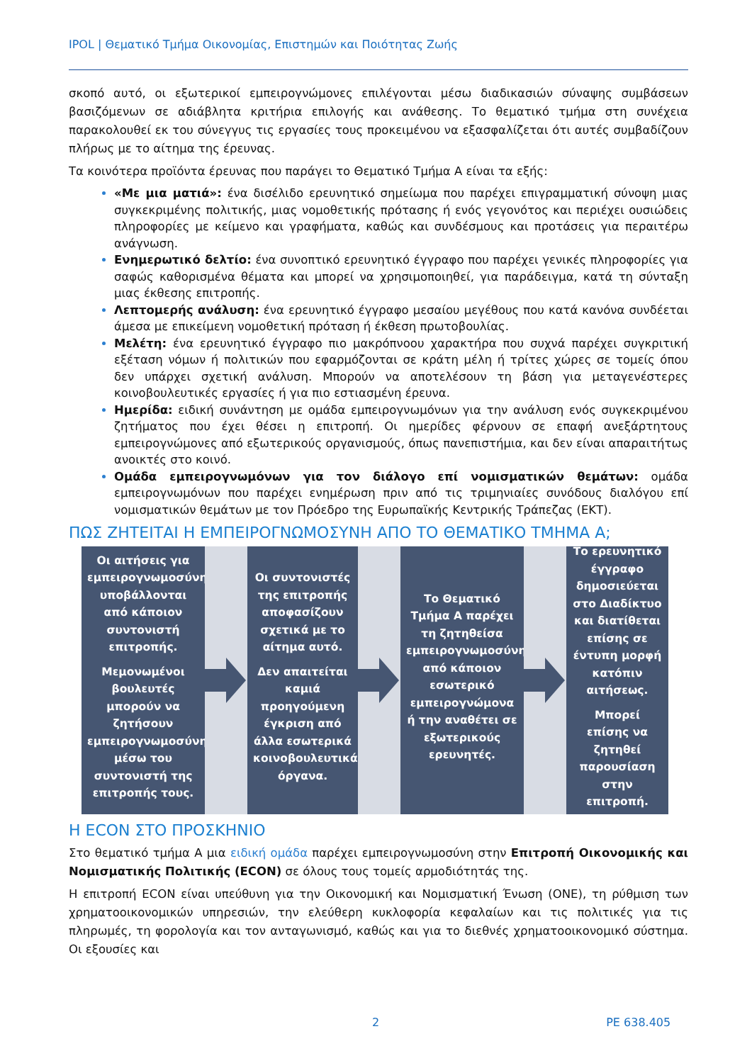IPOL | Θεματικό Τμήμα Οικονομίας, Επιστημών και Ποιότητας Ζωής
σκοπό αυτό, οι εξωτερικοί εμπειρογνώμονες επιλέγονται μέσω διαδικασιών σύναψης συμβάσεων βασιζόμενων σε αδιάβλητα κριτήρια επιλογής και ανάθεσης. Το θεματικό τμήμα στη συνέχεια παρακολουθεί εκ του σύνεγγυς τις εργασίες τους προκειμένου να εξασφαλίζεται ότι αυτές συμβαδίζουν πλήρως με το αίτημα της έρευνας.
Τα κοινότερα προϊόντα έρευνας που παράγει το Θεματικό Τμήμα Α είναι τα εξής:
«Με μια ματιά»: ένα δισέλιδο ερευνητικό σημείωμα που παρέχει επιγραμματική σύνοψη μιας συγκεκριμένης πολιτικής, μιας νομοθετικής πρότασης ή ενός γεγονότος και περιέχει ουσιώδεις πληροφορίες με κείμενο και γραφήματα, καθώς και συνδέσμους και προτάσεις για περαιτέρω ανάγνωση.
Ενημερωτικό δελτίο: ένα συνοπτικό ερευνητικό έγγραφο που παρέχει γενικές πληροφορίες για σαφώς καθορισμένα θέματα και μπορεί να χρησιμοποιηθεί, για παράδειγμα, κατά τη σύνταξη μιας έκθεσης επιτροπής.
Λεπτομερής ανάλυση: ένα ερευνητικό έγγραφο μεσαίου μεγέθους που κατά κανόνα συνδέεται άμεσα με επικείμενη νομοθετική πρόταση ή έκθεση πρωτοβουλίας.
Μελέτη: ένα ερευνητικό έγγραφο πιο μακρόπνοου χαρακτήρα που συχνά παρέχει συγκριτική εξέταση νόμων ή πολιτικών που εφαρμόζονται σε κράτη μέλη ή τρίτες χώρες σε τομείς όπου δεν υπάρχει σχετική ανάλυση. Μπορούν να αποτελέσουν τη βάση για μεταγενέστερες κοινοβουλευτικές εργασίες ή για πιο εστιασμένη έρευνα.
Ημερίδα: ειδική συνάντηση με ομάδα εμπειρογνωμόνων για την ανάλυση ενός συγκεκριμένου ζητήματος που έχει θέσει η επιτροπή. Οι ημερίδες φέρνουν σε επαφή ανεξάρτητους εμπειρογνώμονες από εξωτερικούς οργανισμούς, όπως πανεπιστήμια, και δεν είναι απαραιτήτως ανοικτές στο κοινό.
Ομάδα εμπειρογνωμόνων για τον διάλογο επί νομισματικών θεμάτων: ομάδα εμπειρογνωμόνων που παρέχει ενημέρωση πριν από τις τριμηνιαίες συνόδους διαλόγου επί νομισματικών θεμάτων με τον Πρόεδρο της Ευρωπαϊκής Κεντρικής Τράπεζας (ΕΚΤ).
ΠΩΣ ΖΗΤΕΙΤΑΙ Η ΕΜΠΕΙΡΟΓΝΩΜΟΣΥΝΗ ΑΠΟ ΤΟ ΘΕΜΑΤΙΚΟ ΤΜΗΜΑ Α;
Οι αιτήσεις για εμπειρογνωμοσύνη υποβάλλονται από κάποιον συντονιστή επιτροπής.
Μεμονωμένοι βουλευτές μπορούν να ζητήσουν εμπειρογνωμοσύνη μέσω του συντονιστή της επιτροπής τους.
Οι συντονιστές της επιτροπής αποφασίζουν σχετικά με το αίτημα αυτό.
Δεν απαιτείται καμιά προηγούμενη έγκριση από άλλα εσωτερικά κοινοβουλευτικά όργανα.
Το Θεματικό Τμήμα Α παρέχει τη ζητηθείσα εμπειρογνωμοσύνη από κάποιον εσωτερικό εμπειρογνώμονα ή την αναθέτει σε εξωτερικούς ερευνητές.
Το ερευνητικό έγγραφο δημοσιεύεται στο Διαδίκτυο και διατίθεται επίσης σε έντυπη μορφή κατόπιν αιτήσεως.
Μπορεί επίσης να ζητηθεί παρουσίαση στην επιτροπή.
Η ECON ΣΤΟ ΠΡΟΣΚΗΝΙΟ
Στο θεματικό τμήμα Α μια ειδική ομάδα παρέχει εμπειρογνωμοσύνη στην Επιτροπή Οικονομικής και Νομισματικής Πολιτικής (ECON) σε όλους τους τομείς αρμοδιότητάς της.
Η επιτροπή ECON είναι υπεύθυνη για την Οικονομική και Νομισματική Ένωση (ΟΝΕ), τη ρύθμιση των χρηματοοικονομικών υπηρεσιών, την ελεύθερη κυκλοφορία κεφαλαίων και τις πολιτικές για τις πληρωμές, τη φορολογία και τον ανταγωνισμό, καθώς και για το διεθνές χρηματοοικονομικό σύστημα. Οι εξουσίες και
2 PE 638.405